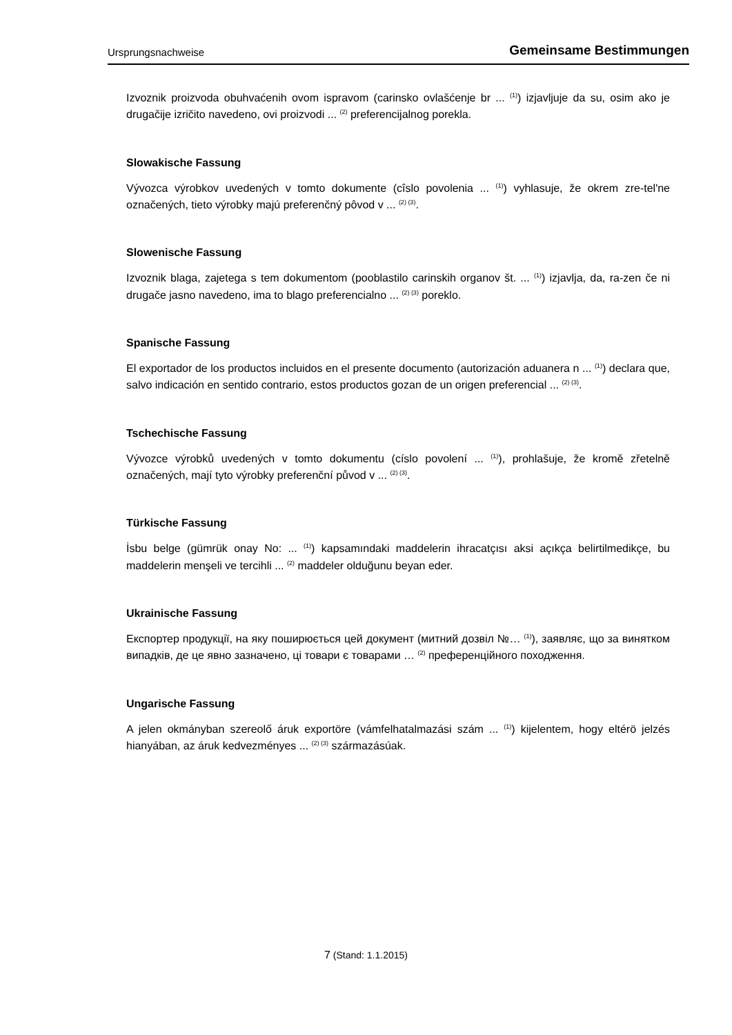Ursprungsnachweise Gemeinsame Bestimmungen
Izvoznik proizvoda obuhvaćenih ovom ispravom (carinsko ovlašćenje br ... <sup>(1)</sup>) izjavljuje da su, osim ako je drugačije izričito navedeno, ovi proizvodi ... <sup>(2)</sup> preferencijalnog porekla.
Slowakische Fassung
Vývozca výrobkov uvedených v tomto dokumente (cîslo povolenia ... <sup>(1)</sup>) vyhlasuje, že okrem zre-tel'ne označených, tieto výrobky majú preferenčný pôvod v ... <sup>(2) (3)</sup>.
Slowenische Fassung
Izvoznik blaga, zajetega s tem dokumentom (pooblastilo carinskih organov št. ... <sup>(1)</sup>) izjavlja, da, ra-zen če ni drugače jasno navedeno, ima to blago preferencialno ... <sup>(2) (3)</sup> poreklo.
Spanische Fassung
El exportador de los productos incluidos en el presente documento (autorización aduanera n ... <sup>(1)</sup>) declara que, salvo indicación en sentido contrario, estos productos gozan de un origen preferencial ... <sup>(2) (3)</sup>.
Tschechische Fassung
Vývozce výrobků uvedených v tomto dokumentu (císlo povolení ... <sup>(1)</sup>), prohlašuje, že kromě zřetelně označených, mají tyto výrobky preferenční původ v ... <sup>(2) (3)</sup>.
Türkische Fassung
İsbu belge (gümrük onay No: ... <sup>(1)</sup>) kapsamındaki maddelerin ihracatçısı aksi açıkça belirtilmedikçe, bu maddelerin menşeli ve tercihli ... <sup>(2)</sup> maddeler olduğunu beyan eder.
Ukrainische Fassung
Експортер продукції, на яку поширюється цей документ (митний дозвіл №… <sup>(1)</sup>), заявляє, що за винятком випадків, де це явно зазначено, ці товари є товарами … <sup>(2)</sup> преференційного походження.
Ungarische Fassung
A jelen okmányban szereolő áruk exportöre (vámfelhatalmazási szám ... <sup>(1)</sup>) kijelentem, hogy eltérö jelzés hianyában, az áruk kedvezményes ... <sup>(2) (3)</sup> származásúak.
7 (Stand: 1.1.2015)